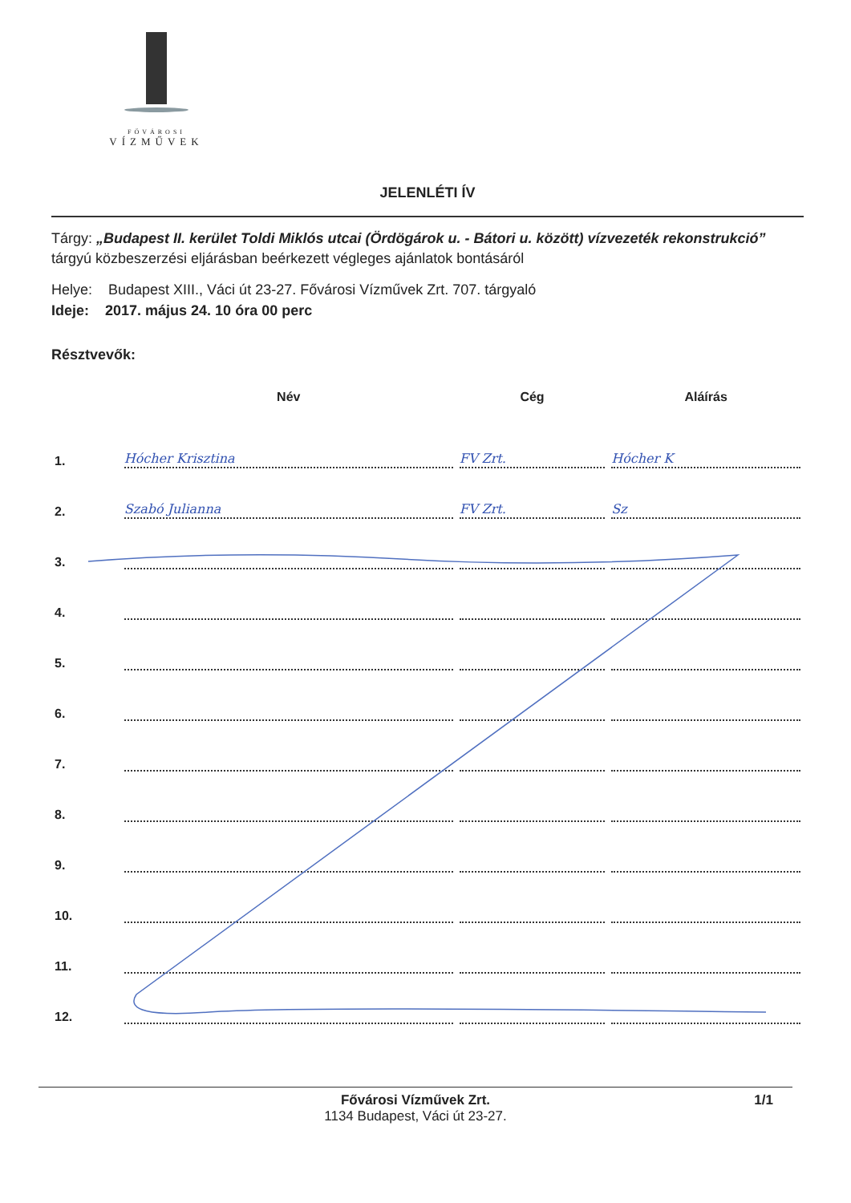FŐVÁROSI
VÍZMŰVEK
JELENLÉTI ÍV
Tárgy: „Budapest II. kerület Toldi Miklós utcai (Ördögárok u. - Bátori u. között) vízvezeték rekonstrukció” tárgyú közbeszerzési eljárásban beérkezett végleges ajánlatok bontásáról
Helye: Budapest XIII., Váci út 23-27. Fővárosi Vízművek Zrt. 707. tárgyaló
Ideje: 2017. május 24. 10 óra 00 perc
Résztvevők:
| | Név | Cég | Aláírás |
| --- | --- | --- | --- |
| 1. | Hócher Krisztina | FV Zrt. | Hócher K |
| 2. | Szabó Julianna | FV Zrt. | Sz |
| 3. | | | |
| 4. | | | |
| 5. | | | |
| 6. | | | |
| 7. | | | |
| 8. | | | |
| 9. | | | |
| 10. | | | |
| 11. | | | |
| 12. | | | |
Fővárosi Vízművek Zrt.
1134 Budapest, Váci út 23-27.
1/1